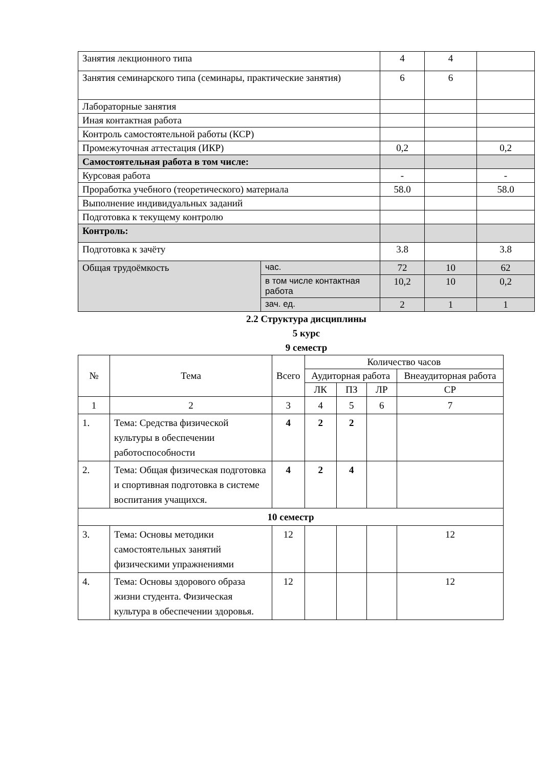| Занятия лекционного типа | | 4 | 4 | |
| Занятия семинарского типа (семинары, практические занятия) | | 6 | 6 | |
| Лабораторные занятия | | | | |
| Иная контактная работа | | | | |
| Контроль самостоятельной работы (КСР) | | | | |
| Промежуточная аттестация (ИКР) | | 0,2 | | 0,2 |
| Самостоятельная работа в том числе: | | | | |
| Курсовая работа | | - | | - |
| Проработка учебного (теоретического) материала | | 58.0 | | 58.0 |
| Выполнение индивидуальных заданий | | | | |
| Подготовка к текущему контролю | | | | |
| Контроль: | | | | |
| Подготовка к зачёту | | 3.8 | | 3.8 |
| Общая трудоёмкость | час. | 72 | 10 | 62 |
| | в том числе контактная работа | 10,2 | 10 | 0,2 |
| | зач. ед. | 2 | 1 | 1 |
2.2 Структура дисциплины
5 курс
9 семестр
| № | Тема | Всего | Количество часов | | | |
| --- | --- | --- | --- | --- | --- | --- |
| | | | Аудиторная работа | | | Внеаудиторная работа |
| | | | ЛК | ПЗ | ЛР | СР |
| 1 | 2 | 3 | 4 | 5 | 6 | 7 |
| 1. | Тема: Средства физической культуры в обеспечении работоспособности | 4 | 2 | 2 | | |
| 2. | Тема: Общая физическая подготовка и спортивная подготовка в системе воспитания учащихся. | 4 | 2 | 4 | | |
| 10 семестр | | | | | | |
| 3. | Тема: Основы методики самостоятельных занятий физическими упражнениями | 12 | | | | 12 |
| 4. | Тема: Основы здорового образа жизни студента. Физическая культура в обеспечении здоровья. | 12 | | | | 12 |